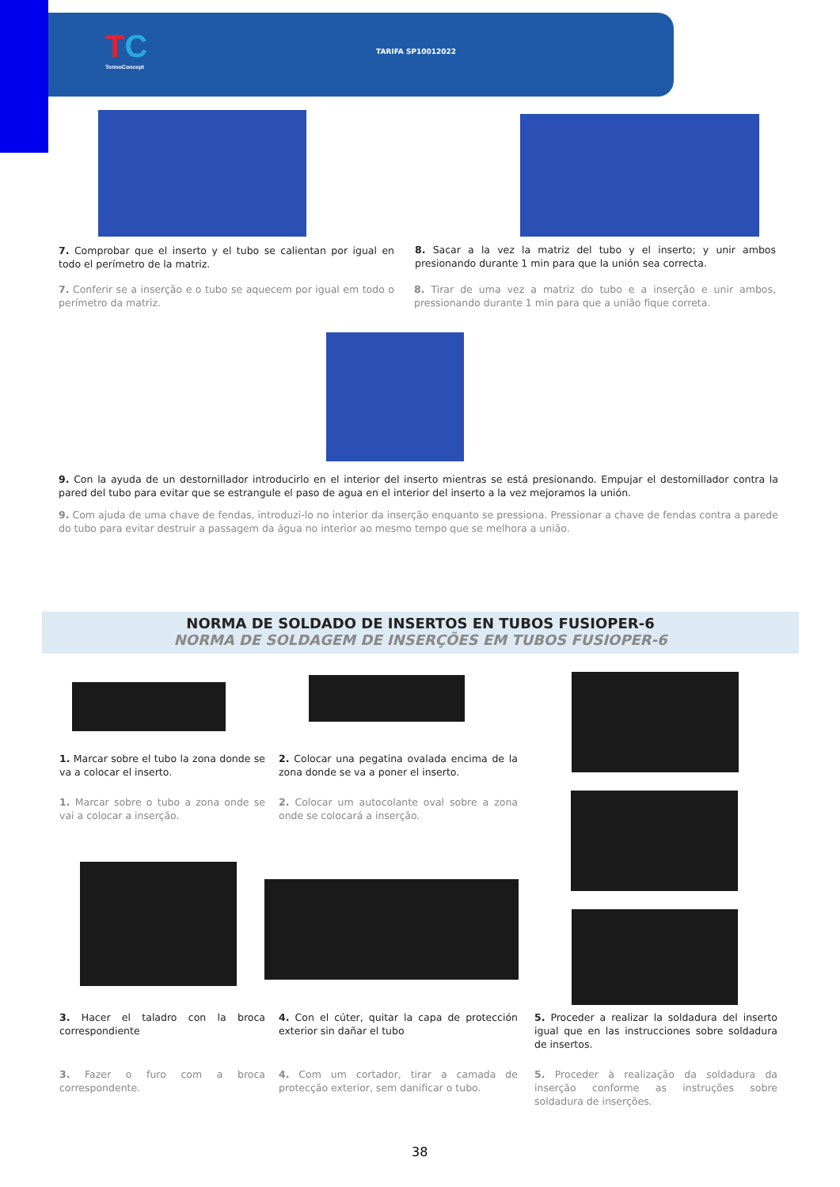TC
TermoConcept
TARIFA SP10012022
7. Comprobar que el inserto y el tubo se calientan por igual en todo el perímetro de la matriz.
8. Sacar a la vez la matriz del tubo y el inserto; y unir ambos presionando durante 1 min para que la unión sea correcta.
7. Conferir se a inserção e o tubo se aquecem por igual em todo o perímetro da matriz.
8. Tirar de uma vez a matriz do tubo e a inserção e unir ambos, pressionando durante 1 min para que a união fique correta.
9. Con la ayuda de un destornillador introducirlo en el interior del inserto mientras se está presionando. Empujar el destornillador contra la pared del tubo para evitar que se estrangule el paso de agua en el interior del inserto a la vez mejoramos la unión.
9. Com ajuda de uma chave de fendas, introduzi-lo no interior da inserção enquanto se pressiona. Pressionar a chave de fendas contra a parede do tubo para evitar destruir a passagem da água no interior ao mesmo tempo que se melhora a união.
NORMA DE SOLDADO DE INSERTOS EN TUBOS FUSIOPER-6
NORMA DE SOLDAGEM DE INSERÇÕES EM TUBOS FUSIOPER-6
1. Marcar sobre el tubo la zona donde se va a colocar el inserto.
2. Colocar una pegatina ovalada encima de la zona donde se va a poner el inserto.
1. Marcar sobre o tubo a zona onde se vai a colocar a inserção.
2. Colocar um autocolante oval sobre a zona onde se colocará a inserção.
3. Hacer el taladro con la broca correspondiente
4. Con el cúter, quitar la capa de protección exterior sin dañar el tubo
5. Proceder a realizar la soldadura del inserto igual que en las instrucciones sobre soldadura de insertos.
3. Fazer o furo com a broca correspondente.
4. Com um cortador, tirar a camada de protecção exterior, sem danificar o tubo.
5. Proceder à realização da soldadura da inserção conforme as instruções sobre soldadura de inserções.
38